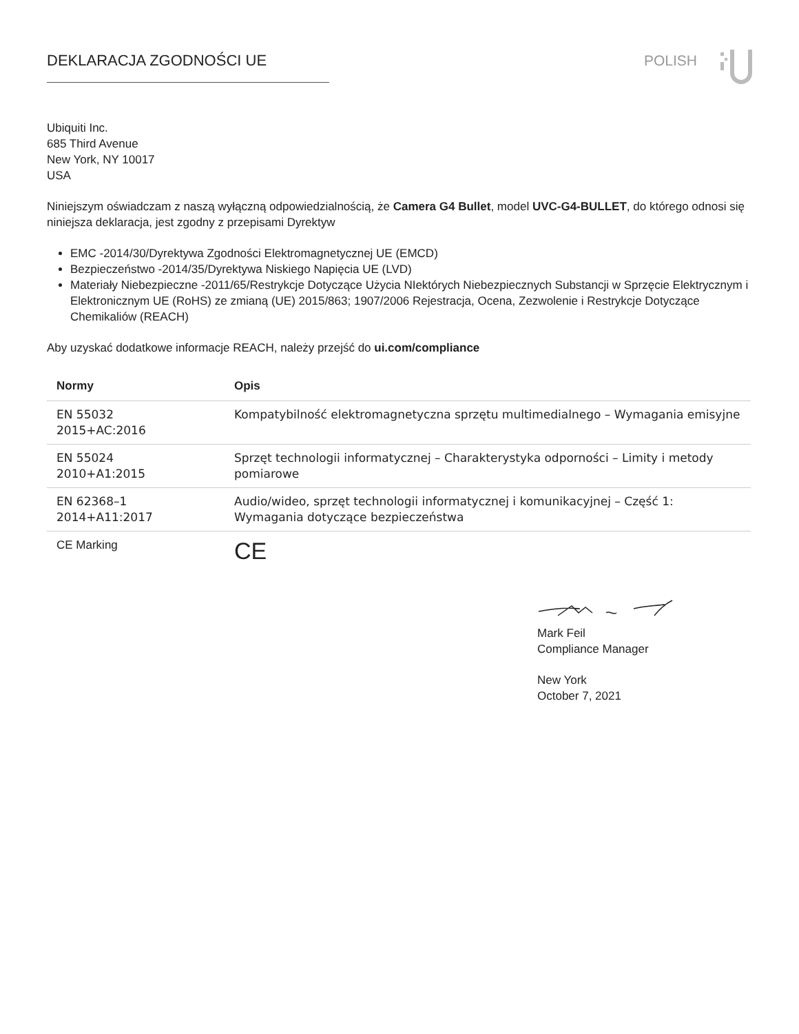DEKLARACJA ZGODNOŚCI UE POLISH
Ubiquiti Inc.
685 Third Avenue
New York, NY 10017
USA
Niniejszym oświadczam z naszą wyłączną odpowiedzialnością, że Camera G4 Bullet, model UVC-G4-BULLET, do którego odnosi się niniejsza deklaracja, jest zgodny z przepisami Dyrektyw
EMC -2014/30/Dyrektywa Zgodności Elektromagnetycznej UE (EMCD)
Bezpieczeństwo -2014/35/Dyrektywa Niskiego Napięcia UE (LVD)
Materiały Niebezpieczne -2011/65/Restrykcje Dotyczące Użycia NIektórych Niebezpiecznych Substancji w Sprzęcie Elektrycznym i Elektronicznym UE (RoHS) ze zmianą (UE) 2015/863; 1907/2006 Rejestracja, Ocena, Zezwolenie i Restrykcje Dotyczące Chemikaliów (REACH)
Aby uzyskać dodatkowe informacje REACH, należy przejść do ui.com/compliance
| Normy | Opis |
| --- | --- |
| EN 55032 2015+AC:2016 | Kompatybilność elektromagnetyczna sprzętu multimedialnego – Wymagania emisyjne |
| EN 55024 2010+A1:2015 | Sprzęt technologii informatycznej – Charakterystyka odporności – Limity i metody pomiarowe |
| EN 62368–1 2014+A11:2017 | Audio/wideo, sprzęt technologii informatycznej i komunikacyjnej – Część 1: Wymagania dotyczące bezpieczeństwa |
| CE Marking | CE |
Mark Feil
Compliance Manager
New York
October 7, 2021